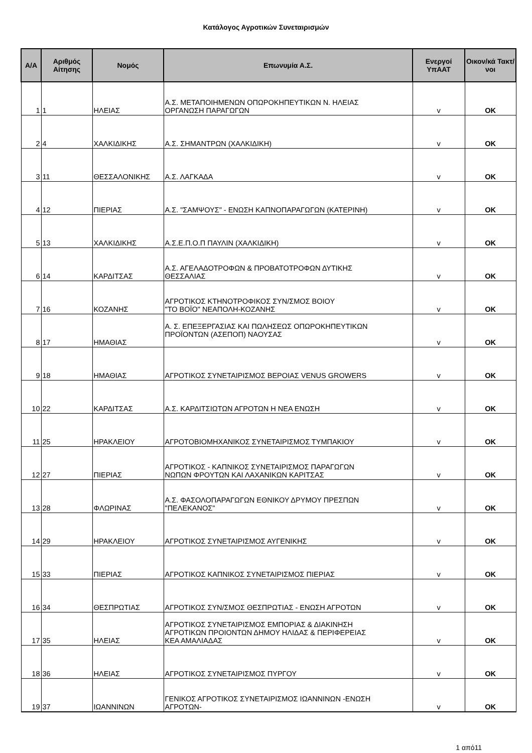Κατάλογος Αγροτικών Συνεταιρισμών
| Α/Α | Αριθμός Αίτησης | Νομός | Επωνυμία Α.Σ. | Ενεργοί ΥπΑΑΤ | Οικον/κά Τακτ/νοι |
| --- | --- | --- | --- | --- | --- |
| 1 | 1 | ΗΛΕΙΑΣ | Α.Σ. ΜΕΤΑΠΟΙΗΜΕΝΩΝ ΟΠΩΡΟΚΗΠΕΥΤΙΚΩΝ Ν. ΗΛΕΙΑΣ ΟΡΓΑΝΩΣΗ ΠΑΡΑΓΩΓΩΝ | v | OK |
| 2 | 4 | ΧΑΛΚΙΔΙΚΗΣ | Α.Σ. ΣΗΜΑΝΤΡΩΝ (ΧΑΛΚΙΔΙΚΗ) | v | OK |
| 3 | 11 | ΘΕΣΣΑΛΟΝΙΚΗΣ | Α.Σ. ΛΑΓΚΑΔΑ | v | OK |
| 4 | 12 | ΠΙΕΡΙΑΣ | Α.Σ. "ΣΑΜΨΟΥΣ" - ΕΝΩΣΗ ΚΑΠΝΟΠΑΡΑΓΩΓΩΝ (ΚΑΤΕΡΙΝΗ) | v | OK |
| 5 | 13 | ΧΑΛΚΙΔΙΚΗΣ | Α.Σ.Ε.Π.Ο.Π ΠΑΥΛΙΝ (ΧΑΛΚΙΔΙΚΗ) | v | OK |
| 6 | 14 | ΚΑΡΔΙΤΣΑΣ | Α.Σ. ΑΓΕΛΑΔΟΤΡΟΦΩΝ & ΠΡΟΒΑΤΟΤΡΟΦΩΝ ΔΥΤΙΚΗΣ ΘΕΣΣΑΛΙΑΣ | v | OK |
| 7 | 16 | ΚΟΖΑΝΗΣ | ΑΓΡΟΤΙΚΟΣ ΚΤΗΝΟΤΡΟΦΙΚΟΣ ΣΥΝ/ΣΜΟΣ ΒΟΙΟΥ "ΤΟ ΒΟΪΟ" ΝΕΑΠΟΛΗ-ΚΟΖΑΝΗΣ | v | OK |
| 8 | 17 | ΗΜΑΘΙΑΣ | Α. Σ. ΕΠΕΞΕΡΓΑΣΙΑΣ ΚΑΙ ΠΩΛΗΣΕΩΣ ΟΠΩΡΟΚΗΠΕΥΤΙΚΩΝ ΠΡΟΪΟΝΤΩΝ (ΑΣΕΠΟΠ) ΝΑΟΥΣΑΣ | v | OK |
| 9 | 18 | ΗΜΑΘΙΑΣ | ΑΓΡΟΤΙΚΟΣ ΣΥΝΕΤΑΙΡΙΣΜΟΣ ΒΕΡΟΙΑΣ VENUS GROWERS | v | OK |
| 10 | 22 | ΚΑΡΔΙΤΣΑΣ | Α.Σ. ΚΑΡΔΙΤΣΙΩΤΩΝ ΑΓΡΟΤΩΝ Η ΝΕΑ ΕΝΩΣΗ | v | OK |
| 11 | 25 | ΗΡΑΚΛΕΙΟΥ | ΑΓΡΟΤΟΒΙΟΜΗΧΑΝΙΚΟΣ ΣΥΝΕΤΑΙΡΙΣΜΟΣ ΤΥΜΠΑΚΙΟΥ | v | OK |
| 12 | 27 | ΠΙΕΡΙΑΣ | ΑΓΡΟΤΙΚΟΣ - ΚΑΠΝΙΚΟΣ ΣΥΝΕΤΑΙΡΙΣΜΟΣ ΠΑΡΑΓΩΓΩΝ ΝΩΠΩΝ ΦΡΟΥΤΩΝ ΚΑΙ ΛΑΧΑΝΙΚΩΝ ΚΑΡΙΤΣΑΣ | v | OK |
| 13 | 28 | ΦΛΩΡΙΝΑΣ | Α.Σ. ΦΑΣΟΛΟΠΑΡΑΓΩΓΩΝ ΕΘΝΙΚΟΥ ΔΡΥΜΟΥ ΠΡΕΣΠΩΝ "ΠΕΛΕΚΑΝΟΣ" | v | OK |
| 14 | 29 | ΗΡΑΚΛΕΙΟΥ | ΑΓΡΟΤΙΚΟΣ ΣΥΝΕΤΑΙΡΙΣΜΟΣ ΑΥΓΕΝΙΚΗΣ | v | OK |
| 15 | 33 | ΠΙΕΡΙΑΣ | ΑΓΡΟΤΙΚΟΣ ΚΑΠΝΙΚΟΣ ΣΥΝΕΤΑΙΡΙΣΜΟΣ ΠΙΕΡΙΑΣ | v | OK |
| 16 | 34 | ΘΕΣΠΡΩΤΙΑΣ | ΑΓΡΟΤΙΚΟΣ ΣΥΝ/ΣΜΟΣ ΘΕΣΠΡΩΤΙΑΣ - ΕΝΩΣΗ ΑΓΡΟΤΩΝ | v | OK |
| 17 | 35 | ΗΛΕΙΑΣ | ΑΓΡΟΤΙΚΟΣ ΣΥΝΕΤΑΙΡΙΣΜΟΣ ΕΜΠΟΡΙΑΣ & ΔΙΑΚΙΝΗΣΗ ΑΓΡΟΤΙΚΩΝ ΠΡΟΙΟΝΤΩΝ ΔΗΜΟΥ ΗΛΙΔΑΣ & ΠΕΡΙΦΕΡΕΙΑΣ ΚΕΑ ΑΜΑΛΙΑΔΑΣ | v | OK |
| 18 | 36 | ΗΛΕΙΑΣ | ΑΓΡΟΤΙΚΟΣ ΣΥΝΕΤΑΙΡΙΣΜΟΣ ΠΥΡΓΟΥ | v | OK |
| 19 | 37 | ΙΩΑΝΝΙΝΩΝ | ΓΕΝΙΚΟΣ ΑΓΡΟΤΙΚΟΣ ΣΥΝΕΤΑΙΡΙΣΜΟΣ ΙΩΑΝΝΙΝΩΝ -ΕΝΩΣΗ ΑΓΡΟΤΩΝ- | v | OK |
1 από11